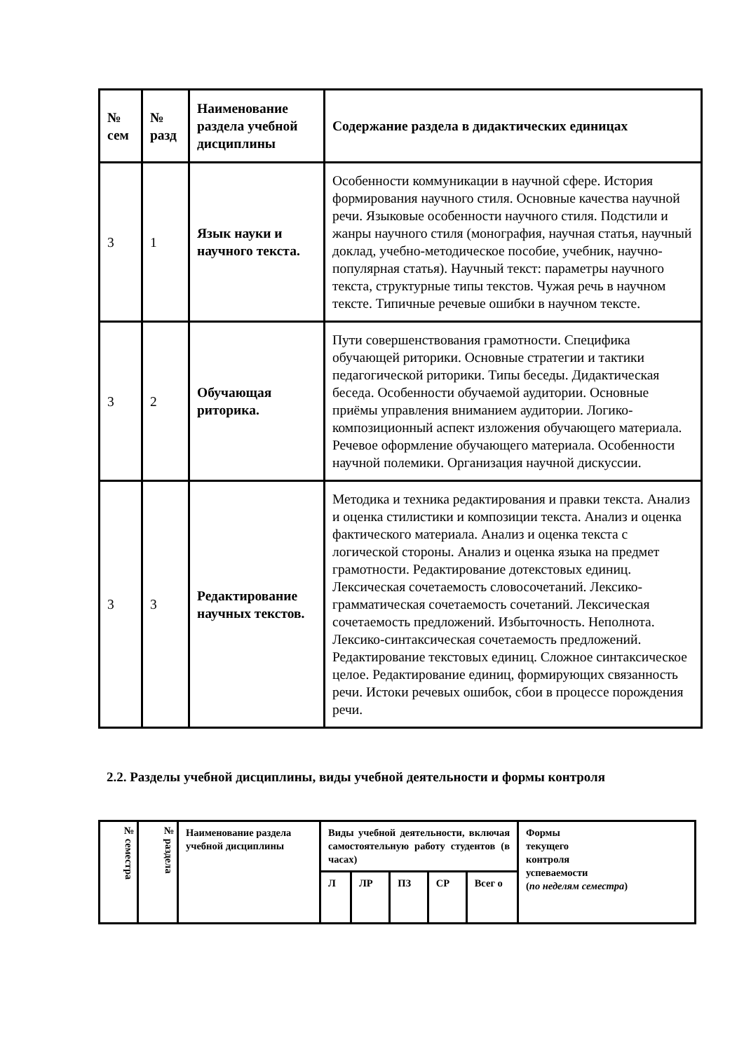| № сем | № разд | Наименование раздела учебной дисциплины | Содержание раздела в дидактических единицах |
| --- | --- | --- | --- |
| 3 | 1 | Язык науки и научного текста. | Особенности коммуникации в научной сфере. История формирования научного стиля. Основные качества научной речи. Языковые особенности научного стиля. Подстили и жанры научного стиля (монография, научная статья, научный доклад, учебно-методическое пособие, учебник, научно-популярная статья). Научный текст: параметры научного текста, структурные типы текстов. Чужая речь в научном тексте. Типичные речевые ошибки в научном тексте. |
| 3 | 2 | Обучающая риторика. | Пути совершенствования грамотности. Специфика обучающей риторики. Основные стратегии и тактики педагогической риторики. Типы беседы. Дидактическая беседа. Особенности обучаемой аудитории. Основные приёмы управления вниманием аудитории. Логико-композиционный аспект изложения обучающего материала. Речевое оформление обучающего материала. Особенности научной полемики. Организация научной дискуссии. |
| 3 | 3 | Редактирование научных текстов. | Методика и техника редактирования и правки текста. Анализ и оценка стилистики и композиции текста. Анализ и оценка фактического материала. Анализ и оценка текста с логической стороны. Анализ и оценка языка на предмет грамотности. Редактирование дотекстовых единиц. Лексическая сочетаемость словосочетаний. Лексико-грамматическая сочетаемость сочетаний. Лексическая сочетаемость предложений. Избыточность. Неполнота. Лексико-синтаксическая сочетаемость предложений. Редактирование текстовых единиц. Сложное синтаксическое целое. Редактирование единиц, формирующих связанность речи. Истоки речевых ошибок, сбои в процессе порождения речи. |
2.2. Разделы учебной дисциплины, виды учебной деятельности и формы контроля
| № семестра | № раздела | Наименование раздела учебной дисциплины | Виды учебной деятельности, включая самостоятельную работу студентов (в часах) | | | | | Формы текущего контроля успеваемости ( по неделям семестра ) |
| --- | --- | --- | --- | --- | --- | --- | --- | --- |
| | | | Л | ЛР | ПЗ | СР | Всег о | |